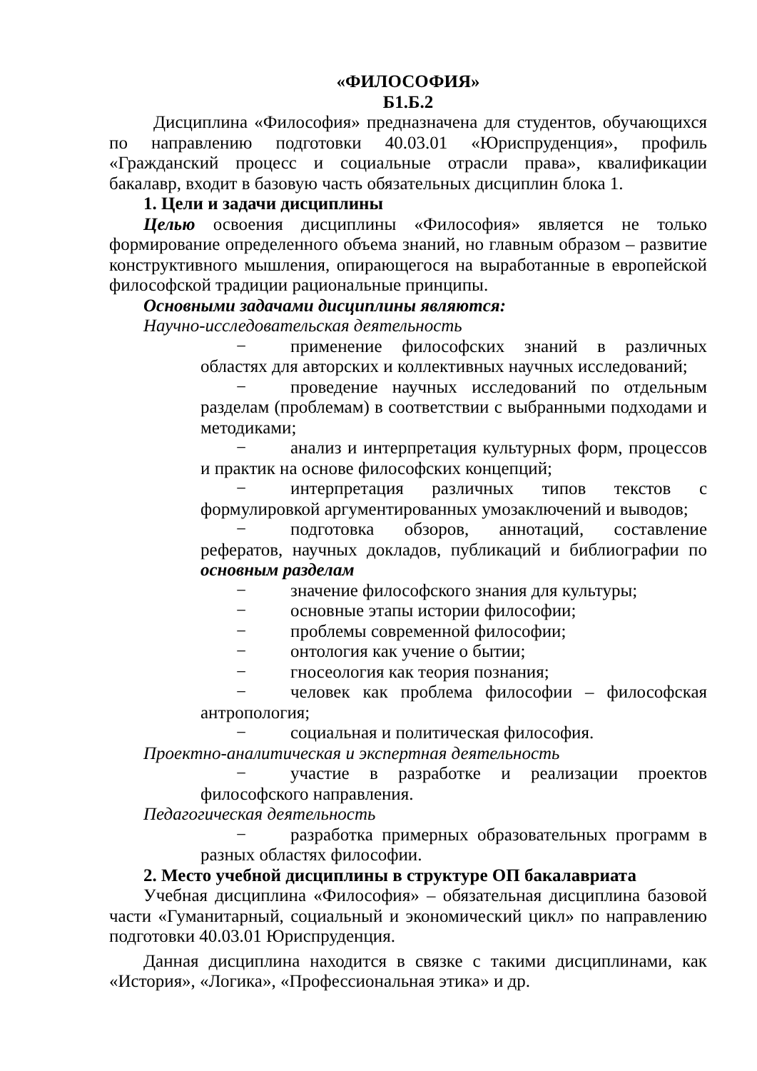«ФИЛОСОФИЯ»
Б1.Б.2
Дисциплина «Философия» предназначена для студентов, обучающихся по направлению подготовки 40.03.01 «Юриспруденция», профиль «Гражданский процесс и социальные отрасли права», квалификации бакалавр, входит в базовую часть обязательных дисциплин блока 1.
1. Цели и задачи дисциплины
Целью освоения дисциплины «Философия» является не только формирование определенного объема знаний, но главным образом – развитие конструктивного мышления, опирающегося на выработанные в европейской философской традиции рациональные принципы.
Основными задачами дисциплины являются:
Научно-исследовательская деятельность
− применение философских знаний в различных областях для авторских и коллективных научных исследований;
− проведение научных исследований по отдельным разделам (проблемам) в соответствии с выбранными подходами и методиками;
− анализ и интерпретация культурных форм, процессов и практик на основе философских концепций;
− интерпретация различных типов текстов с формулировкой аргументированных умозаключений и выводов;
− подготовка обзоров, аннотаций, составление рефератов, научных докладов, публикаций и библиографии по основным разделам
− значение философского знания для культуры;
− основные этапы истории философии;
− проблемы современной философии;
− онтология как учение о бытии;
− гносеология как теория познания;
− человек как проблема философии – философская антропология;
− социальная и политическая философия.
Проектно-аналитическая и экспертная деятельность
− участие в разработке и реализации проектов философского направления.
Педагогическая деятельность
− разработка примерных образовательных программ в разных областях философии.
2. Место учебной дисциплины в структуре ОП бакалавриата
Учебная дисциплина «Философия» – обязательная дисциплина базовой части «Гуманитарный, социальный и экономический цикл» по направлению подготовки 40.03.01 Юриспруденция.
Данная дисциплина находится в связке с такими дисциплинами, как «История», «Логика», «Профессиональная этика» и др.